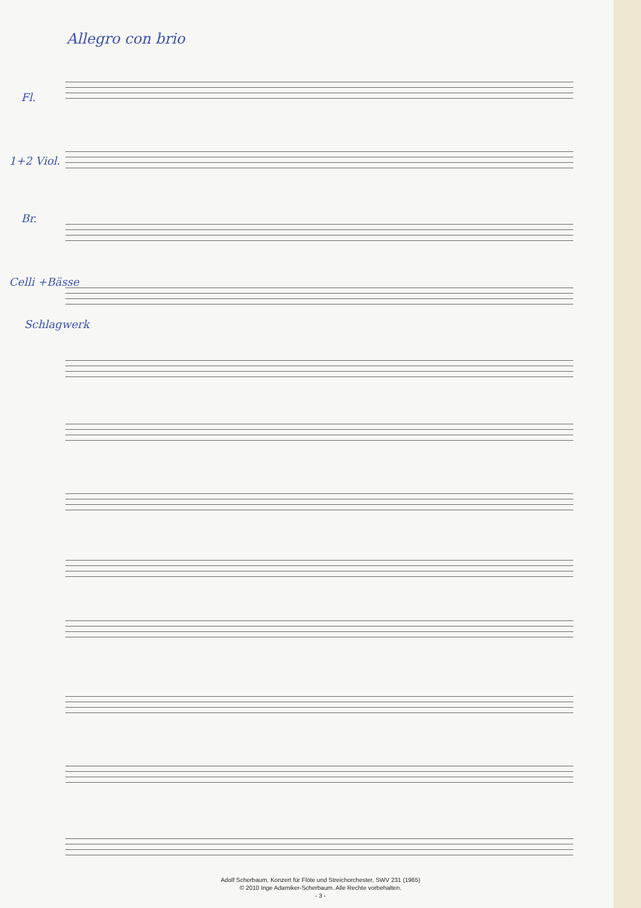Allegro con brio
Fl.
1+2 Viol.
Br.
Celli +Bässe
Schlagwerk
Adolf Scherbaum, Konzert für Flöte und Streichorchester, SWV 231 (1965)
© 2010 Inge Adamiker-Scherbaum. Alle Rechte vorbehalten.
- 3 -